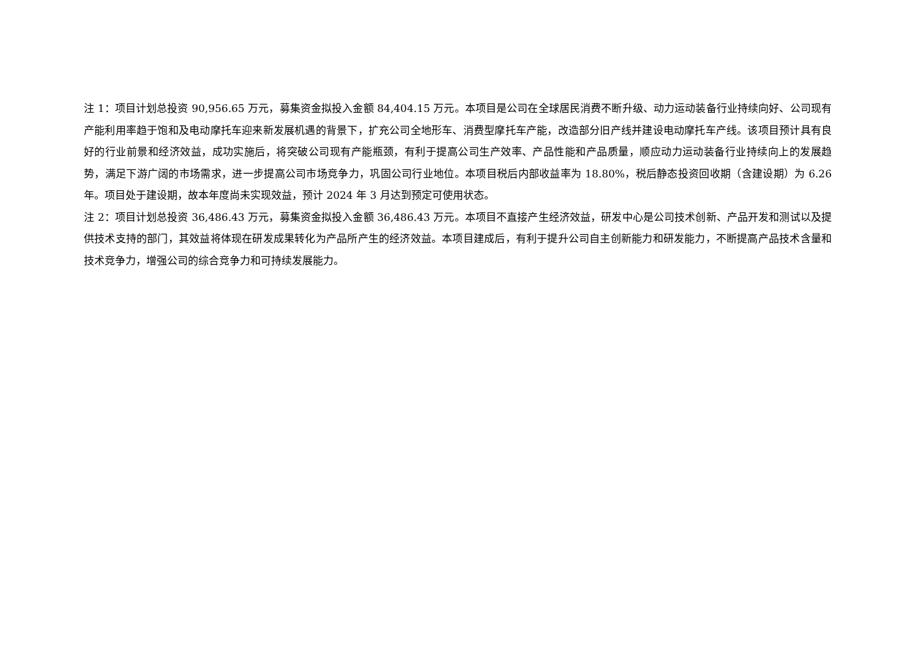注 1：项目计划总投资 90,956.65 万元，募集资金拟投入金额 84,404.15 万元。本项目是公司在全球居民消费不断升级、动力运动装备行业持续向好、公司现有产能利用率趋于饱和及电动摩托车迎来新发展机遇的背景下，扩充公司全地形车、消费型摩托车产能，改造部分旧产线并建设电动摩托车产线。该项目预计具有良好的行业前景和经济效益，成功实施后，将突破公司现有产能瓶颈，有利于提高公司生产效率、产品性能和产品质量，顺应动力运动装备行业持续向上的发展趋势，满足下游广阔的市场需求，进一步提高公司市场竞争力，巩固公司行业地位。本项目税后内部收益率为 18.80%，税后静态投资回收期（含建设期）为 6.26 年。项目处于建设期，故本年度尚未实现效益，预计 2024 年 3 月达到预定可使用状态。
注 2：项目计划总投资 36,486.43 万元，募集资金拟投入金额 36,486.43 万元。本项目不直接产生经济效益，研发中心是公司技术创新、产品开发和测试以及提供技术支持的部门，其效益将体现在研发成果转化为产品所产生的经济效益。本项目建成后，有利于提升公司自主创新能力和研发能力，不断提高产品技术含量和技术竞争力，增强公司的综合竞争力和可持续发展能力。